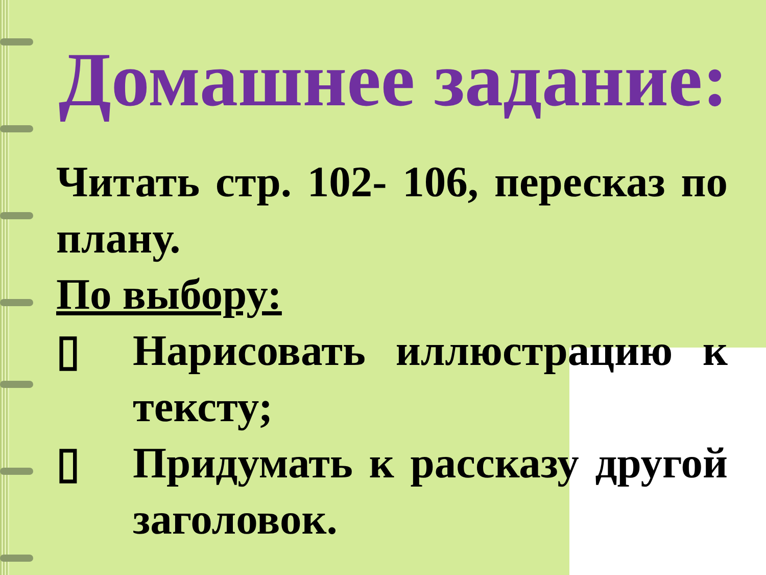Домашнее задание:
Читать стр. 102- 106, пересказ по плану.
По выбору:
▯ Нарисовать иллюстрацию к тексту;
▯ Придумать к рассказу другой заголовок.